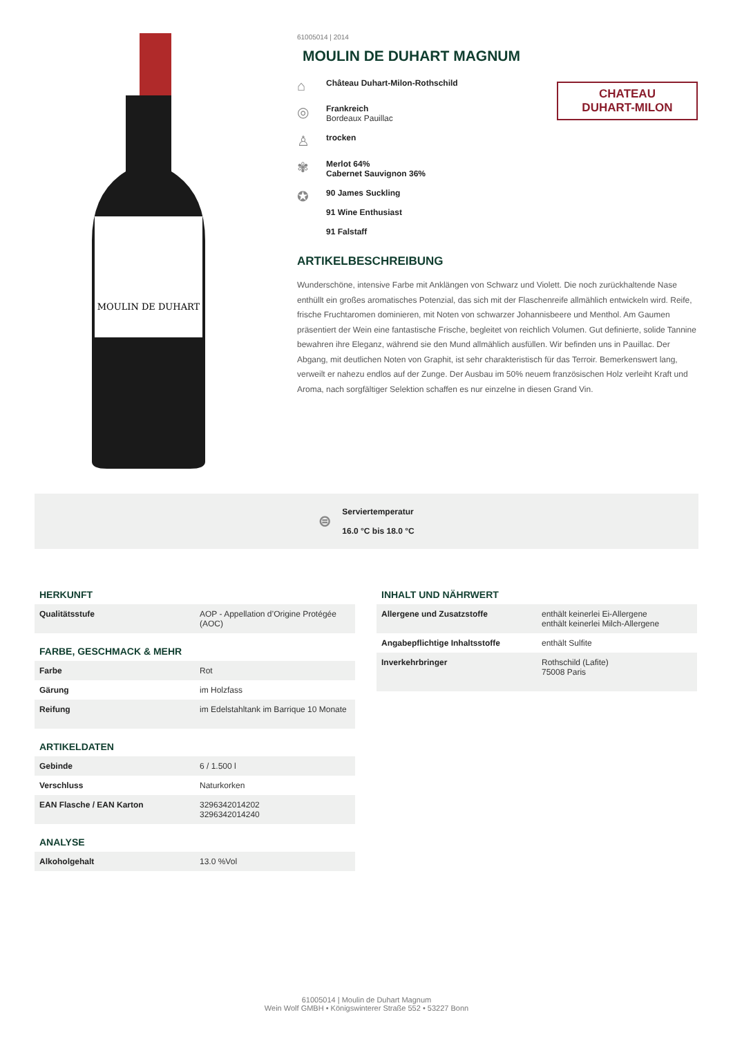MOULIN DE DUHART
61005014 | 2014
MOULIN DE DUHART MAGNUM
⌂
Château Duhart-Milon-Rothschild
◎
Frankreich
Bordeaux Pauillac
♙
trocken
✾
Merlot 64%
Cabernet Sauvignon 36%
✪
90 James Suckling
91 Wine Enthusiast
91 Falstaff
ARTIKELBESCHREIBUNG
Wunderschöne, intensive Farbe mit Anklängen von Schwarz und Violett. Die noch zurückhaltende Nase enthüllt ein großes aromatisches Potenzial, das sich mit der Flaschenreife allmählich entwickeln wird. Reife, frische Fruchtaromen dominieren, mit Noten von schwarzer Johannisbeere und Menthol. Am Gaumen präsentiert der Wein eine fantastische Frische, begleitet von reichlich Volumen. Gut definierte, solide Tannine bewahren ihre Eleganz, während sie den Mund allmählich ausfüllen. Wir befinden uns in Pauillac. Der Abgang, mit deutlichen Noten von Graphit, ist sehr charakteristisch für das Terroir. Bemerkenswert lang, verweilt er nahezu endlos auf der Zunge. Der Ausbau im 50% neuem französischen Holz verleiht Kraft und Aroma, nach sorgfältiger Selektion schaffen es nur einzelne in diesen Grand Vin.
CHATEAU
DUHART-MILON
⊜
Serviertemperatur
16.0 °C bis 18.0 °C
HERKUNFT
| Qualitätsstufe | AOP - Appellation d’Origine Protégée (AOC) |
FARBE, GESCHMACK & MEHR
| Farbe | Rot |
| Gärung | im Holzfass |
| Reifung | im Edelstahltank im Barrique 10 Monate |
ARTIKELDATEN
| Gebinde | 6 / 1.500 l |
| Verschluss | Naturkorken |
| EAN Flasche / EAN Karton | 3296342014202 3296342014240 |
ANALYSE
| Alkoholgehalt | 13.0 %Vol |
INHALT UND NÄHRWERT
| Allergene und Zusatzstoffe | enthält keinerlei Ei-Allergene enthält keinerlei Milch-Allergene |
| Angabepflichtige Inhaltsstoffe | enthält Sulfite |
| Inverkehrbringer | Rothschild (Lafite) 75008 Paris |
61005014 | Moulin de Duhart Magnum
Wein Wolf GMBH • Königswinterer Straße 552 • 53227 Bonn